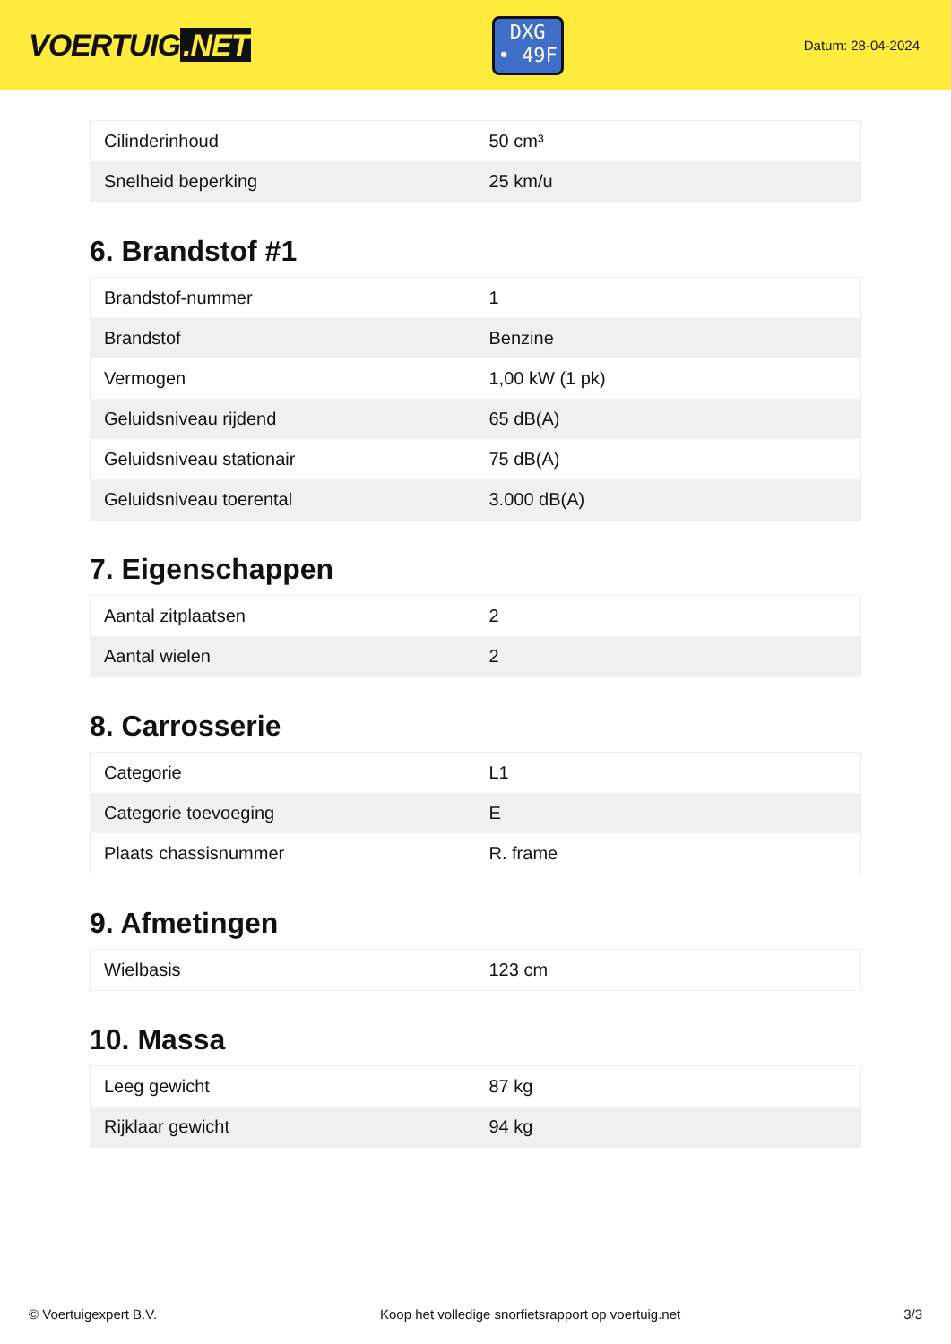VOERTUIG.NET
DXG
• 49F
Datum: 28-04-2024
| Cilinderinhoud | 50 cm³ |
| Snelheid beperking | 25 km/u |
6. Brandstof #1
| Brandstof-nummer | 1 |
| Brandstof | Benzine |
| Vermogen | 1,00 kW (1 pk) |
| Geluidsniveau rijdend | 65 dB(A) |
| Geluidsniveau stationair | 75 dB(A) |
| Geluidsniveau toerental | 3.000 dB(A) |
7. Eigenschappen
| Aantal zitplaatsen | 2 |
| Aantal wielen | 2 |
8. Carrosserie
| Categorie | L1 |
| Categorie toevoeging | E |
| Plaats chassisnummer | R. frame |
9. Afmetingen
| Wielbasis | 123 cm |
10. Massa
| Leeg gewicht | 87 kg |
| Rijklaar gewicht | 94 kg |
© Voertuigexpert B.V. Koop het volledige snorfietsrapport op voertuig.net 3/3